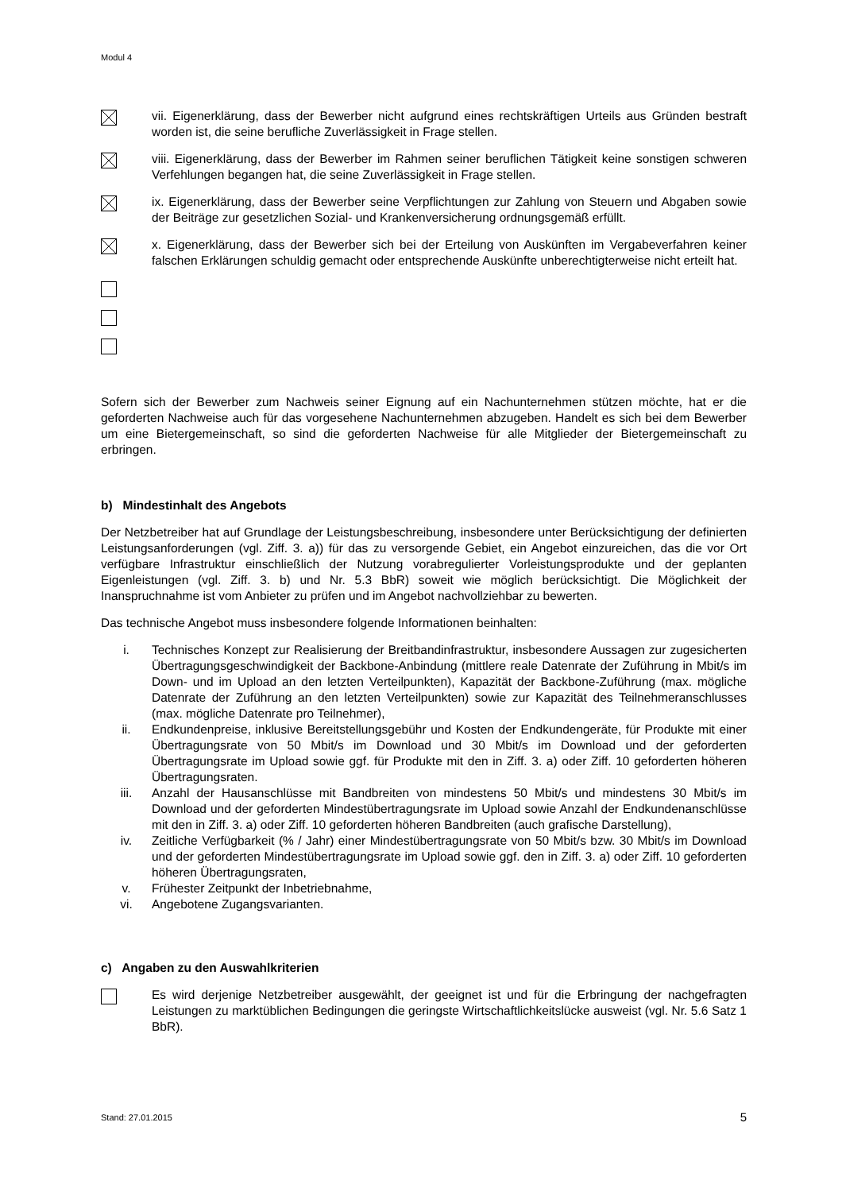Modul 4
vii. Eigenerklärung, dass der Bewerber nicht aufgrund eines rechtskräftigen Urteils aus Gründen bestraft worden ist, die seine berufliche Zuverlässigkeit in Frage stellen.
viii. Eigenerklärung, dass der Bewerber im Rahmen seiner beruflichen Tätigkeit keine sonstigen schweren Verfehlungen begangen hat, die seine Zuverlässigkeit in Frage stellen.
ix. Eigenerklärung, dass der Bewerber seine Verpflichtungen zur Zahlung von Steuern und Abgaben sowie der Beiträge zur gesetzlichen Sozial- und Krankenversicherung ordnungsgemäß erfüllt.
x. Eigenerklärung, dass der Bewerber sich bei der Erteilung von Auskünften im Vergabeverfahren keiner falschen Erklärungen schuldig gemacht oder entsprechende Auskünfte unberechtigterweise nicht erteilt hat.
Sofern sich der Bewerber zum Nachweis seiner Eignung auf ein Nachunternehmen stützen möchte, hat er die geforderten Nachweise auch für das vorgesehene Nachunternehmen abzugeben. Handelt es sich bei dem Bewerber um eine Bietergemeinschaft, so sind die geforderten Nachweise für alle Mitglieder der Bietergemeinschaft zu erbringen.
b) Mindestinhalt des Angebots
Der Netzbetreiber hat auf Grundlage der Leistungsbeschreibung, insbesondere unter Berücksichtigung der definierten Leistungsanforderungen (vgl. Ziff. 3. a)) für das zu versorgende Gebiet, ein Angebot einzureichen, das die vor Ort verfügbare Infrastruktur einschließlich der Nutzung vorabregulierter Vorleistungsprodukte und der geplanten Eigenleistungen (vgl. Ziff. 3. b) und Nr. 5.3 BbR) soweit wie möglich berücksichtigt. Die Möglichkeit der Inanspruchnahme ist vom Anbieter zu prüfen und im Angebot nachvollziehbar zu bewerten.
Das technische Angebot muss insbesondere folgende Informationen beinhalten:
i. Technisches Konzept zur Realisierung der Breitbandinfrastruktur, insbesondere Aussagen zur zugesicherten Übertragungsgeschwindigkeit der Backbone-Anbindung (mittlere reale Datenrate der Zuführung in Mbit/s im Down- und im Upload an den letzten Verteilpunkten), Kapazität der Backbone-Zuführung (max. mögliche Datenrate der Zuführung an den letzten Verteilpunkten) sowie zur Kapazität des Teilnehmeranschlusses (max. mögliche Datenrate pro Teilnehmer),
ii. Endkundenpreise, inklusive Bereitstellungsgebühr und Kosten der Endkundengeräte, für Produkte mit einer Übertragungsrate von 50 Mbit/s im Download und 30 Mbit/s im Download und der geforderten Übertragungsrate im Upload sowie ggf. für Produkte mit den in Ziff. 3. a) oder Ziff. 10 geforderten höheren Übertragungsraten.
iii. Anzahl der Hausanschlüsse mit Bandbreiten von mindestens 50 Mbit/s und mindestens 30 Mbit/s im Download und der geforderten Mindestübertragungsrate im Upload sowie Anzahl der Endkundenanschlüsse mit den in Ziff. 3. a) oder Ziff. 10 geforderten höheren Bandbreiten (auch grafische Darstellung),
iv. Zeitliche Verfügbarkeit (% / Jahr) einer Mindestübertragungsrate von 50 Mbit/s bzw. 30 Mbit/s im Download und der geforderten Mindestübertragungsrate im Upload sowie ggf. den in Ziff. 3. a) oder Ziff. 10 geforderten höheren Übertragungsraten,
v. Frühester Zeitpunkt der Inbetriebnahme,
vi. Angebotene Zugangsvarianten.
c) Angaben zu den Auswahlkriterien
Es wird derjenige Netzbetreiber ausgewählt, der geeignet ist und für die Erbringung der nachgefragten Leistungen zu marktüblichen Bedingungen die geringste Wirtschaftlichkeitslücke ausweist (vgl. Nr. 5.6 Satz 1 BbR).
Stand: 27.01.2015 5